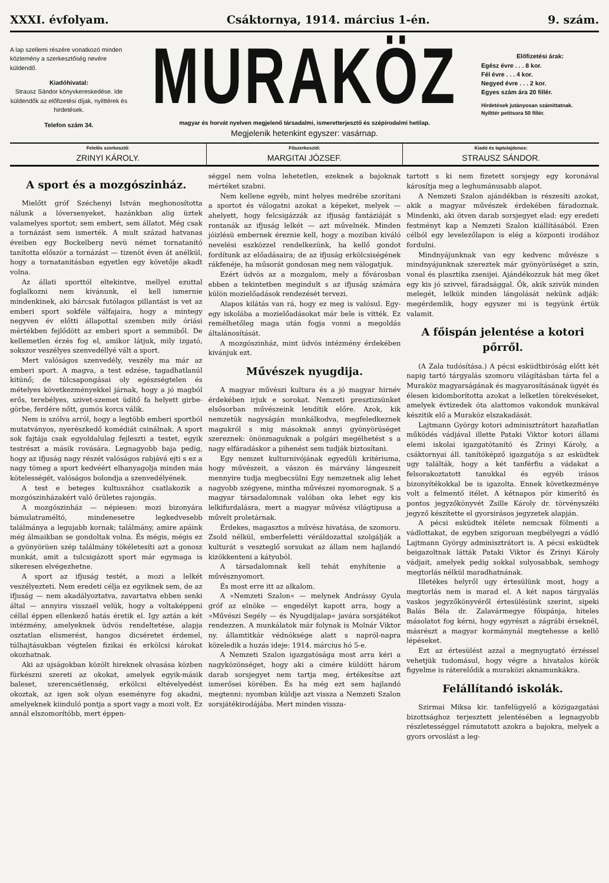XXXI. évfolyam. Csáktornya, 1914. március 1-én. 9. szám.
A lap szellemi részére vonatkozó minden közlemény a szerkesztőség nevére küldendő.
Kiadóhivatal:
Strausz Sándor könyvkereskedése. Ide küldendők az előfizetési díjak, nyilttérek és hirdetések.
Telefon szám 34.
MURAKÖZ
magyar és horvát nyelven megjelenő társadalmi, ismeretterjesztő és szépirodalmi hetilap.
Megjelenik hetenkint egyszer: vasárnap.
Előfizetési árak:
Egész évre . . . 8 kor.
Fél évre . . . 4 kor.
Negyed évre . . . 2 kor.
Egyes szám ára 20 fillér.
Hirdetések jutányosan számíttatnak.
Nyilttér petitsora 50 fillér.
Felelős szerkesztő:
ZRINYI KÁROLY.
Főszerkesztő:
MARGITAI JÓZSEF.
Kiadó és laptulajdonos:
STRAUSZ SÁNDOR.
A sport és a mozgószinház.
Mielőtt gróf Széchenyi István meghonosította nálunk a lóversenyeket, hazánkban alig üztek valamelyes sportot; sem embert, sem állatot. Még csak a tornázást sem ismerték. A mult század hatvanas éveiben egy Bockelberg nevü német tornatanító tanította először a tornázást — tizenöt éven át anélkül, hogy a tornatanitásban egyetlen egy követője akadt volna.
Az állati sporttól eltekintve, mellyel ezuttal foglalkozni nem kivánunk, el kell ismernie mindenkinek, aki bárcsak futólagos pillantást is vet az emberi sport sokféle válfajaira, hogy a mintegy negyven év előtti állapottal szemben mily óriási mértékben fejlődött az emberi sport a semmiből. De kellemetlen érzés fog el, amikor látjuk, mily izgató, sokszor veszélyes szenvedéllyé vált a sport.
Mert valóságos szenvedély, veszély ma már az emberi sport. A magva, a test edzése, tagadhatlanúl kitünő; de túlcsapongásai oly egészségtelen és mételyes következményekkel járnak, hogy a jó magból erős, terebélyes, szivet-szemet üdítő fa helyett girbe-görbe, ferdére nőtt, gumós korcs válik.
Nem is szólva arról, hogy a legtöbb emberi sportból mutatványos, nyerészkedő komédiát csinálnak. A sport sok fajtája csak egyoldalulag fejleszti a testet, egyik testrészt a másik rovására. Legnagyobb baja pedig, hogy az ifjuság nagy részét valóságos rabjává ejti s ez a nagy tömeg a sport kedvéért elhanyagolja minden más kötelességét, valóságos bolondja a szenvedélyének.
A test e beteges kultuszához csatlakozik a mozgószinházakért való őrületes rajongás.
A mozgószinház — népiesen: mozi bizonyára bámulatraméltó, mindenesetre legkedvesebb találmánya a legujabb kornak; találmány, amire apáink még álmaikban se gondoltak volna. És mégis, mégis ez a gyönyörüen szép találmány tökéletesíti azt a gonosz munkát, amit a tulcsigázott sport már egymaga is sikeresen elvégezhetne.
A sport az ifjuság testét, a mozi a lelkét veszélyezteti. Nem eredeti célja ez egyiknek sem, de az ifjuság — nem akadályoztatva, zavartatva ebben senki által — annyira visszaél velük, hogy a voltaképpeni céllal éppen ellenkező hatás éretik el. Igy aztán a két intézmény, amelyeknek üdvös rendeltetése, alapja osztatlan elismerést, hangos dicséretet érdemel, túlhajtásukban végtelen fizikai és erkölcsi károkat okozhatnak.
Aki az ujságokban közölt hireknek olvasása közben fürkészni szereti az okokat, amelyek egyik-másik baleset, szerencsétlenség, erkölcsi eltévelyedést okoztak, az igen sok olyan eseményre fog akadni, amelyeknek kiinduló pontja a sport vagy a mozi volt. Ez annál elszomorítóbb, mert éppen-
séggel nem volna lehetetlen, ezeknek a bajoknak mértéket szabni.
Nem kellene egyéb, mint helyes medrébe szorítani a sportot és válogatni azokat a képeket, melyek — ahelyett, hogy felcsigázzák az ifjuság fantáziáját s rontanák az ifjuság lelkét — azt művelnék. Minden jóizlésü embernek éreznie kell, hogy a moziban kiváló nevelési eszközzel rendelkezünk, ha kellő gondot fordítunk az előadásaira; de az ifjuság erkölcsiségének rákfenéje, ha műsorát gondosan meg nem válogatjuk.
Ezért üdvös az a mozgalom, mely a fővárosban ebben a tekintetben megindult s az ifjuság számára külön mozielőadások rendezését tervezi.
Alapos kilátás van rá, hogy ez meg is valósul. Egy-egy iskolába a mozielőadásokat már bele is vitték. Ez remélhetőleg maga után fogja vonni a megoldás általánosítását.
A mozgószinház, mint üdvös intézmény érdekében kivánjuk ezt.
Művészek nyugdija.
A magyar művészi kultura és a jó magyar hirnév érdekében irjuk e sorokat. Nemzeti presztizsünket elsősorban művészeink lendítik előre. Azok, kik nemzetük nagyságán munkálkodva, megfeledkeznek magukról s mig másoknak annyi gyönyörüséget szereznek: önönmaguknak a polgári megélhetést s a nagy elfáradáskor a pihenést sem tudják biztosítani.
Egy nemzet kulturnivójának egyedüli kritériuma, hogy művészeit, a vászon és márvány lángeszeit mennyire tudja megbecsülni Egy nemzetnek alig lehet nagyobb szégyene, mintha művészei nyomorognak. S a magyar társadalomnak valóban oka lehet egy kis lelkifurdalásra, mert a magyar művész világtipusa a művelt proletárnak.
Érdekes, magasztos a művész hivatása, de szomoru. Zsold nélkül, emberfeletti véráldozattal szolgálják a kulturát s veszteglő sorsukat az állam nem hajlandó kizökkenteni a kátyuból.
A társadalomnak kell tehát enyhítenie a művésznyomort.
És most erre itt az alkalom.
A »Nemzeti Szalon« — melynek Andrássy Gyula gróf az elnöke — engedélyt kapott arra, hogy a »Művészi Segély — és Nyugdijalap« javára sorsjátékot rendezzen. A munkálatok már folynak is Molnár Viktor ny. államtitkár védnöksége alatt s napról-napra közeledik a huzás ideje: 1914. március hó 5-e.
A Nemzeti Szalon igazgatósága most arra kéri a nagyközönséget, hogy aki a cimére küldött három darab sorsjegyet nem tartja meg, értékesítse azt ismerősei körében. És ha még ezt sem hajlandó megtenni: nyomban küldje azt vissza a Nemzeti Szalon sorsjátékirodájába. Mert minden vissza-
tartott s ki nem fizetett sorsjegy egy koronával károsítja meg a leghumánusabb alapot.
A Nemzeti Szalon ajándékban is részesíti azokat, akik a magyar művészek érdekében fáradoznak. Mindenki, aki ötven darab sorsjegyet elad: egy eredeti festményt kap a Nemzeti Szalon kiállításából. Ezen célból egy levelezőlapon is elég a központi irodához fordulni.
Mindnyájunknak van egy kedvenc művésze s mindnyájunknak szereztek már gyönyörüséget a szin, vonal és plasztika zsenijei. Ajándékozzuk hát meg őket egy kis jó szivvel, fáradsággal. Ők, akik szivük minden melegét, lelkük minden lángolását nekünk adják: megérdemlik, hogy egyszer mi is tegyünk értük valamit.
A főispán jelentése a kotori pőrről.
(A Zala tudósítása.) A pécsi esküdtbiróság előtt két napig tartó tárgyalás szomoru világításban tárta fel a Muraköz magyarságának és magyarosításának ügyét és élesen kidomborította azokat a lelketlen törekvéseket, amelyek évtizedek óta alattomos vakondok munkával készitik elő a Muraköz elszakadását.
Lajtmann György kotori adminisztrátort hazafiatlan működés vádjával illette Pataki Viktor kotori állami elemi iskolai igazgatótanító és Zrinyi Károly, a csáktornyai áll. tanítóképző igazgatója s az esküdtek ugy találták, hogy a két tanférfiu a vádakat a felsorakoztatott tanukkal és egyéb irásos bizonyítékokkal be is igazolta. Ennek következménye volt a felmentő itélet. A kétnapos pör kimerítő és pontos jegyzőkönyvét Zsille Károly dr. törvényszéki jegyző készítette el gyorsirásos jegyzetek alapján.
A pécsi esküdtek itélete nemcsak fölmenti a vádlottakat, de egyben szigoruan megbélyegzi a vádló Lajtmann György adminisztrátort is. A pécsi esküdtek beigazoltnak látták Pataki Viktor és Zrinyi Károly vádjait, amelyek pedig sokkal sulyosabbak, semhogy megtorlás nélkül maradhatnának.
Illetékes helyről ugy értesülünk most, hogy a megtorlás nem is marad el. A két napos tárgyalás vaskos jegyzőkönyvéről értesülésünk szerint, sipeki Balás Béla dr. Zalavármegye főispánja, hiteles másolatot fog kérni, hogy egyrészt a zágrábi érseknél, másrészt a magyar kormánynál megtehesse a kellő lépéseket.
Ezt az értesülést azzal a megnyugtató érzéssel vehetjük tudomásul, hogy végre a hivatalos körök figyelme is ráterelődik a muraközi aknamunkákra.
Felállítandó iskolák.
Szirmai Miksa kir. tanfelügyelő a közigazgatási bizottsághoz terjesztett jelentésében a legnagyobb részletességgel rámutatott azokra a bajokra, melyek a gyors orvoslást a leg-